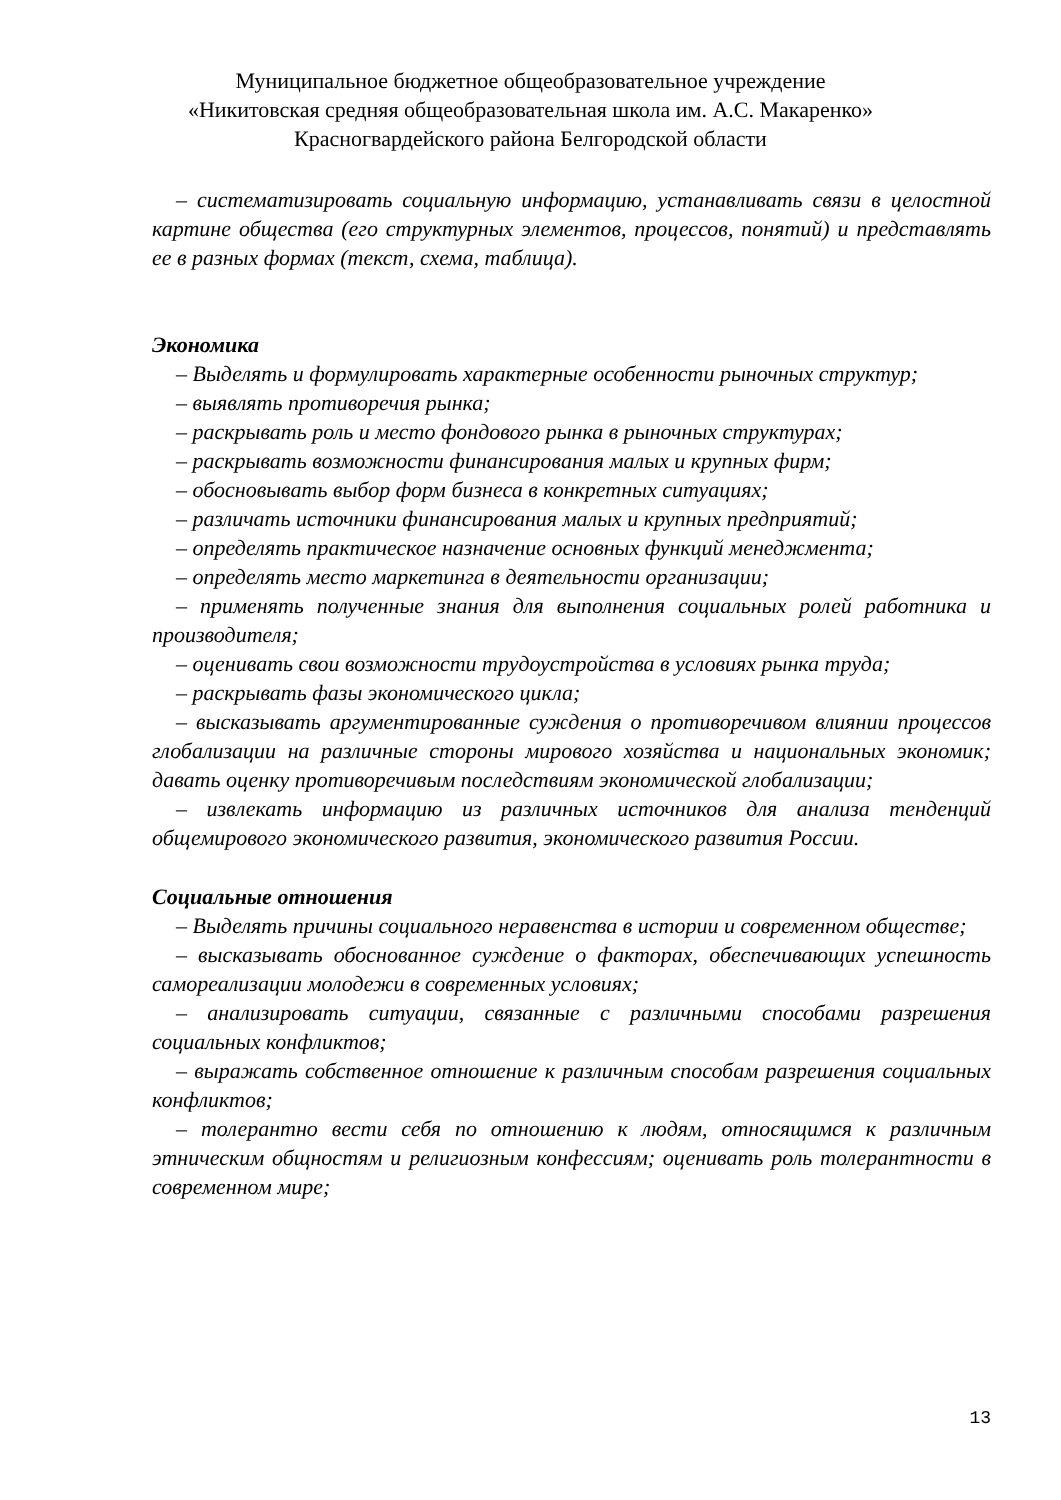Муниципальное бюджетное общеобразовательное учреждение
«Никитовская средняя общеобразовательная школа им. А.С. Макаренко»
Красногвардейского района Белгородской области
– систематизировать социальную информацию, устанавливать связи в целостной картине общества (его структурных элементов, процессов, понятий) и представлять ее в разных формах (текст, схема, таблица).
Экономика
– Выделять и формулировать характерные особенности рыночных структур;
– выявлять противоречия рынка;
– раскрывать роль и место фондового рынка в рыночных структурах;
– раскрывать возможности финансирования малых и крупных фирм;
– обосновывать выбор форм бизнеса в конкретных ситуациях;
– различать источники финансирования малых и крупных предприятий;
– определять практическое назначение основных функций менеджмента;
– определять место маркетинга в деятельности организации;
– применять полученные знания для выполнения социальных ролей работника и производителя;
– оценивать свои возможности трудоустройства в условиях рынка труда;
– раскрывать фазы экономического цикла;
– высказывать аргументированные суждения о противоречивом влиянии процессов глобализации на различные стороны мирового хозяйства и национальных экономик; давать оценку противоречивым последствиям экономической глобализации;
– извлекать информацию из различных источников для анализа тенденций общемирового экономического развития, экономического развития России.
Социальные отношения
– Выделять причины социального неравенства в истории и современном обществе;
– высказывать обоснованное суждение о факторах, обеспечивающих успешность самореализации молодежи в современных условиях;
– анализировать ситуации, связанные с различными способами разрешения социальных конфликтов;
– выражать собственное отношение к различным способам разрешения социальных конфликтов;
– толерантно вести себя по отношению к людям, относящимся к различным этническим общностям и религиозным конфессиям; оценивать роль толерантности в современном мире;
13